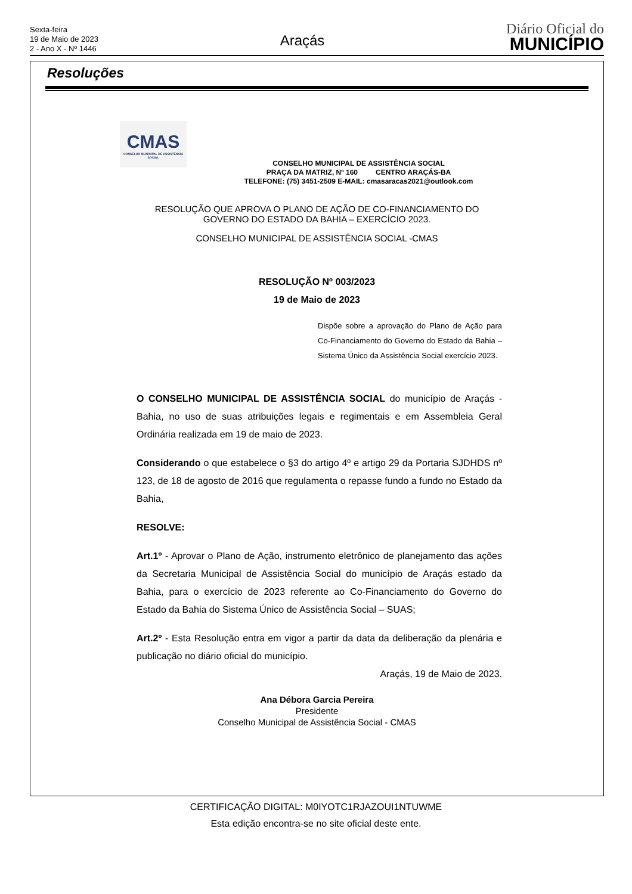Sexta-feira
19 de Maio de 2023
2 - Ano X - Nº 1446
Araçás
Diário Oficial do
MUNICÍPIO
Resoluções
CMAS
CONSELHO MUNICIPAL DE ASSISTÊNCIA SOCIAL
CONSELHO MUNICIPAL DE ASSISTÊNCIA SOCIAL
PRAÇA DA MATRIZ, Nº 160 CENTRO ARAÇÁS-BA
TELEFONE: (75) 3451-2509 E-MAIL: cmasaracas2021@outlook.com
RESOLUÇÃO QUE APROVA O PLANO DE AÇÃO DE CO-FINANCIAMENTO DO
GOVERNO DO ESTADO DA BAHIA – EXERCÍCIO 2023.
CONSELHO MUNICIPAL DE ASSISTÊNCIA SOCIAL -CMAS
RESOLUÇÃO Nº 003/2023
19 de Maio de 2023
Dispõe sobre a aprovação do Plano de Ação para Co-Financiamento do Governo do Estado da Bahia – Sistema Único da Assistência Social exercício 2023.
O CONSELHO MUNICIPAL DE ASSISTÊNCIA SOCIAL do município de Araçás - Bahia, no uso de suas atribuições legais e regimentais e em Assembleia Geral Ordinária realizada em 19 de maio de 2023.
Considerando o que estabelece o §3 do artigo 4º e artigo 29 da Portaria SJDHDS nº 123, de 18 de agosto de 2016 que regulamenta o repasse fundo a fundo no Estado da Bahia,
RESOLVE:
Art.1º - Aprovar o Plano de Ação, instrumento eletrônico de planejamento das ações da Secretaria Municipal de Assistência Social do município de Araçás estado da Bahia, para o exercício de 2023 referente ao Co-Financiamento do Governo do Estado da Bahia do Sistema Único de Assistência Social – SUAS;
Art.2º - Esta Resolução entra em vigor a partir da data da deliberação da plenária e publicação no diário oficial do município.
Araçás, 19 de Maio de 2023.
Ana Débora Garcia Pereira
Presidente
Conselho Municipal de Assistência Social - CMAS
CERTIFICAÇÃO DIGITAL: M0IYOTC1RJAZOUI1NTUWME
Esta edição encontra-se no site oficial deste ente.